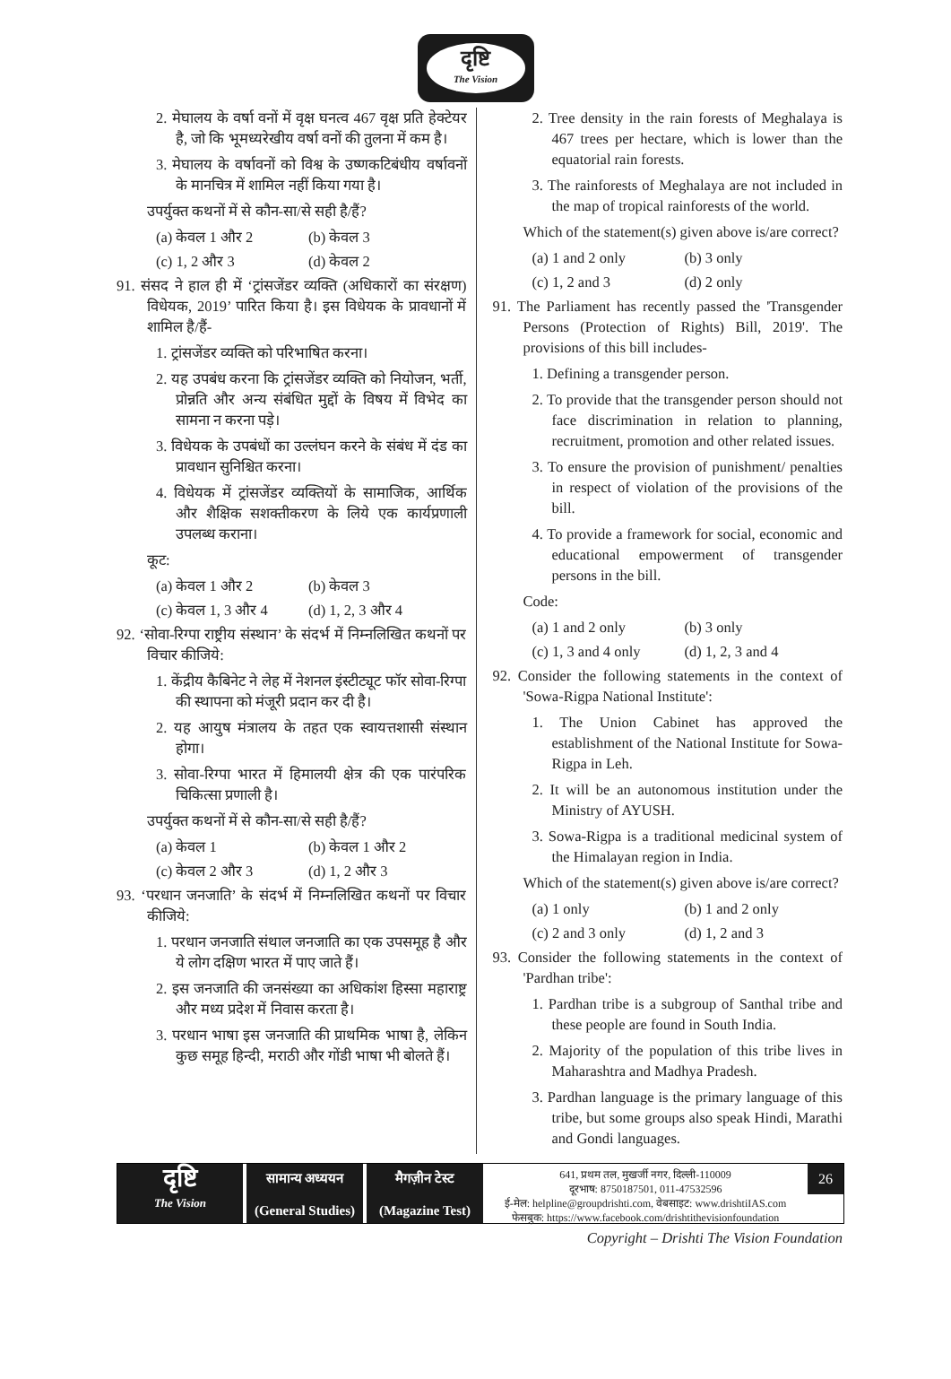दृष्टि
The Vision
2. मेघालय के वर्षा वनों में वृक्ष घनत्व 467 वृक्ष प्रति हेक्टेयर है, जो कि भूमध्यरेखीय वर्षा वनों की तुलना में कम है।
3. मेघालय के वर्षावनों को विश्व के उष्णकटिबंधीय वर्षावनों के मानचित्र में शामिल नहीं किया गया है।
उपर्युक्त कथनों में से कौन-सा/से सही है/हैं?
(a) केवल 1 और 2 (b) केवल 3
(c) 1, 2 और 3 (d) केवल 2
91. संसद ने हाल ही में ‘ट्रांसजेंडर व्यक्ति (अधिकारों का संरक्षण) विधेयक, 2019’ पारित किया है। इस विधेयक के प्रावधानों में शामिल है/हैं-
1. ट्रांसजेंडर व्यक्ति को परिभाषित करना।
2. यह उपबंध करना कि ट्रांसजेंडर व्यक्ति को नियोजन, भर्ती, प्रोन्नति और अन्य संबंधित मुद्दों के विषय में विभेद का सामना न करना पड़े।
3. विधेयक के उपबंधों का उल्लंघन करने के संबंध में दंड का प्रावधान सुनिश्चित करना।
4. विधेयक में ट्रांसजेंडर व्यक्तियों के सामाजिक, आर्थिक और शैक्षिक सशक्तीकरण के लिये एक कार्यप्रणाली उपलब्ध कराना।
कूट:
(a) केवल 1 और 2 (b) केवल 3
(c) केवल 1, 3 और 4 (d) 1, 2, 3 और 4
92. ‘सोवा-रिग्पा राष्ट्रीय संस्थान’ के संदर्भ में निम्नलिखित कथनों पर विचार कीजिये:
1. केंद्रीय कैबिनेट ने लेह में नेशनल इंस्टीट्यूट फॉर सोवा-रिग्पा की स्थापना को मंजूरी प्रदान कर दी है।
2. यह आयुष मंत्रालय के तहत एक स्वायत्तशासी संस्थान होगा।
3. सोवा-रिग्पा भारत में हिमालयी क्षेत्र की एक पारंपरिक चिकित्सा प्रणाली है।
उपर्युक्त कथनों में से कौन-सा/से सही है/हैं?
(a) केवल 1 (b) केवल 1 और 2
(c) केवल 2 और 3 (d) 1, 2 और 3
93. ‘परधान जनजाति’ के संदर्भ में निम्नलिखित कथनों पर विचार कीजिये:
1. परधान जनजाति संथाल जनजाति का एक उपसमूह है और ये लोग दक्षिण भारत में पाए जाते हैं।
2. इस जनजाति की जनसंख्या का अधिकांश हिस्सा महाराष्ट्र और मध्य प्रदेश में निवास करता है।
3. परधान भाषा इस जनजाति की प्राथमिक भाषा है, लेकिन कुछ समूह हिन्दी, मराठी और गोंडी भाषा भी बोलते हैं।
2. Tree density in the rain forests of Meghalaya is 467 trees per hectare, which is lower than the equatorial rain forests.
3. The rainforests of Meghalaya are not included in the map of tropical rainforests of the world.
Which of the statement(s) given above is/are correct?
(a) 1 and 2 only (b) 3 only
(c) 1, 2 and 3 (d) 2 only
91. The Parliament has recently passed the 'Transgender Persons (Protection of Rights) Bill, 2019'. The provisions of this bill includes-
1. Defining a transgender person.
2. To provide that the transgender person should not face discrimination in relation to planning, recruitment, promotion and other related issues.
3. To ensure the provision of punishment/ penalties in respect of violation of the provisions of the bill.
4. To provide a framework for social, economic and educational empowerment of transgender persons in the bill.
Code:
(a) 1 and 2 only (b) 3 only
(c) 1, 3 and 4 only (d) 1, 2, 3 and 4
92. Consider the following statements in the context of 'Sowa-Rigpa National Institute':
1. The Union Cabinet has approved the establishment of the National Institute for Sowa-Rigpa in Leh.
2. It will be an autonomous institution under the Ministry of AYUSH.
3. Sowa-Rigpa is a traditional medicinal system of the Himalayan region in India.
Which of the statement(s) given above is/are correct?
(a) 1 only (b) 1 and 2 only
(c) 2 and 3 only (d) 1, 2 and 3
93. Consider the following statements in the context of 'Pardhan tribe':
1. Pardhan tribe is a subgroup of Santhal tribe and these people are found in South India.
2. Majority of the population of this tribe lives in Maharashtra and Madhya Pradesh.
3. Pardhan language is the primary language of this tribe, but some groups also speak Hindi, Marathi and Gondi languages.
दृष्टि
The Vision
सामान्य अध्ययन
(General Studies)
मैगज़ीन टेस्ट
(Magazine Test)
641, प्रथम तल, मुखर्जी नगर, दिल्ली-110009
दूरभाष: 8750187501, 011-47532596
ई-मेल: helpline@groupdrishti.com, वेबसाइट: www.drishtiIAS.com
फेसबुक: https://www.facebook.com/drishtithevisionfoundation
26
Copyright – Drishti The Vision Foundation